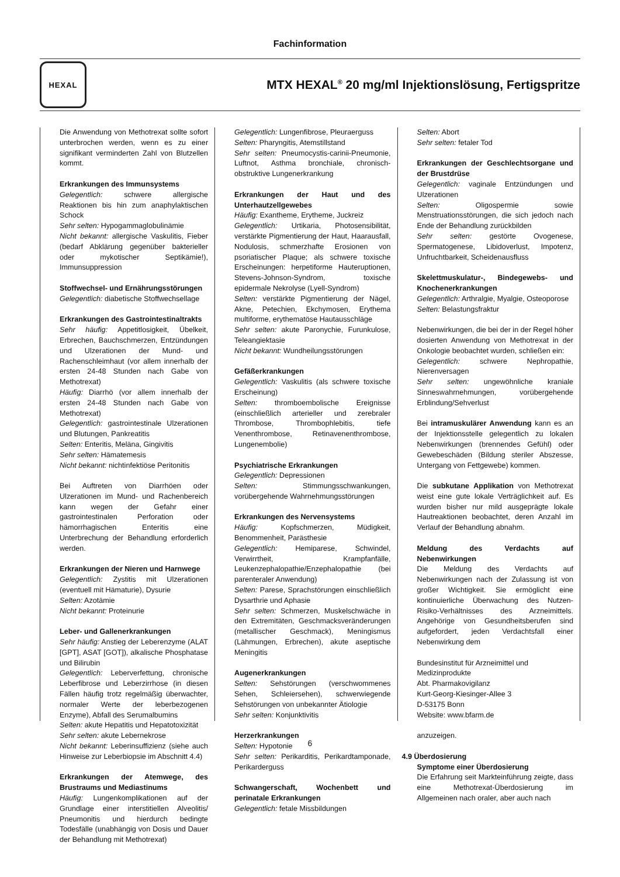Fachinformation
HEXAL
MTX HEXAL<sup>®</sup> 20 mg/ml Injektionslösung, Fertigspritze
Die Anwendung von Methotrexat sollte sofort unterbrochen werden, wenn es zu einer signifikant verminderten Zahl von Blutzellen kommt.
Erkrankungen des Immunsystems
Gelegentlich: schwere allergische Reaktionen bis hin zum anaphylaktischen Schock
Sehr selten: Hypogammaglobulinämie
Nicht bekannt: allergische Vaskulitis, Fieber (bedarf Abklärung gegenüber bakterieller oder mykotischer Septikämie!), Immunsuppression
Stoffwechsel- und Ernährungsstörungen
Gelegentlich: diabetische Stoffwechsellage
Erkrankungen des Gastrointestinaltrakts
Sehr häufig: Appetitlosigkeit, Übelkeit, Erbrechen, Bauchschmerzen, Entzündungen und Ulzerationen der Mund- und Rachenschleimhaut (vor allem innerhalb der ersten 24-48 Stunden nach Gabe von Methotrexat)
Häufig: Diarrhö (vor allem innerhalb der ersten 24-48 Stunden nach Gabe von Methotrexat)
Gelegentlich: gastrointestinale Ulzerationen und Blutungen, Pankreatitis
Selten: Enteritis, Meläna, Gingivitis
Sehr selten: Hämatemesis
Nicht bekannt: nichtinfektiöse Peritonitis
Bei Auftreten von Diarrhöen oder Ulzerationen im Mund- und Rachenbereich kann wegen der Gefahr einer gastrointestinalen Perforation oder hämorrhagischen Enteritis eine Unterbrechung der Behandlung erforderlich werden.
Erkrankungen der Nieren und Harnwege
Gelegentlich: Zystitis mit Ulzerationen (eventuell mit Hämaturie), Dysurie
Selten: Azotämie
Nicht bekannt: Proteinurie
Leber- und Gallenerkrankungen
Sehr häufig: Anstieg der Leberenzyme (ALAT [GPT], ASAT [GOT]), alkalische Phosphatase und Bilirubin
Gelegentlich: Leberverfettung, chronische Leberfibrose und Leberzirrhose (in diesen Fällen häufig trotz regelmäßig überwachter, normaler Werte der leberbezogenen Enzyme), Abfall des Serumalbumins
Selten: akute Hepatitis und Hepatotoxizität
Sehr selten: akute Lebernekrose
Nicht bekannt: Leberinsuffizienz (siehe auch Hinweise zur Leberbiopsie im Abschnitt 4.4)
Erkrankungen der Atemwege, des Brustraums und Mediastinums
Häufig: Lungenkomplikationen auf der Grundlage einer interstitiellen Alveolitis/ Pneumonitis und hierdurch bedingte Todesfälle (unabhängig von Dosis und Dauer der Behandlung mit Methotrexat)
Gelegentlich: Lungenfibrose, Pleuraerguss
Selten: Pharyngitis, Atemstillstand
Sehr selten: Pneumocystis-carinii-Pneumonie, Luftnot, Asthma bronchiale, chronisch-obstruktive Lungenerkrankung
Erkrankungen der Haut und des Unterhautzellgewebes
Häufig: Exantheme, Erytheme, Juckreiz
Gelegentlich: Urtikaria, Photosensibilität, verstärkte Pigmentierung der Haut, Haarausfall, Nodulosis, schmerzhafte Erosionen von psoriatischer Plaque; als schwere toxische Erscheinungen: herpetiforme Hauteruptionen, Stevens-Johnson-Syndrom, toxische epidermale Nekrolyse (Lyell-Syndrom)
Selten: verstärkte Pigmentierung der Nägel, Akne, Petechien, Ekchymosen, Erythema multiforme, erythematöse Hautausschläge
Sehr selten: akute Paronychie, Furunkulose, Teleangiektasie
Nicht bekannt: Wundheilungsstörungen
Gefäßerkrankungen
Gelegentlich: Vaskulitis (als schwere toxische Erscheinung)
Selten: thromboembolische Ereignisse (einschließlich arterieller und zerebraler Thrombose, Thrombophlebitis, tiefe Venenthrombose, Retinavenenthrombose, Lungenembolie)
Psychiatrische Erkrankungen
Gelegentlich: Depressionen
Selten: Stimmungsschwankungen, vorübergehende Wahrnehmungsstörungen
Erkrankungen des Nervensystems
Häufig: Kopfschmerzen, Müdigkeit, Benommenheit, Parästhesie
Gelegentlich: Hemiparese, Schwindel, Verwirrtheit, Krampfanfälle, Leukenzephalopathie/Enzephalopathie (bei parenteraler Anwendung)
Selten: Parese, Sprachstörungen einschließlich Dysarthrie und Aphasie
Sehr selten: Schmerzen, Muskelschwäche in den Extremitäten, Geschmacksveränderungen (metallischer Geschmack), Meningismus (Lähmungen, Erbrechen), akute aseptische Meningitis
Augenerkrankungen
Selten: Sehstörungen (verschwommenes Sehen, Schleiersehen), schwerwiegende Sehstörungen von unbekannter Ätiologie
Sehr selten: Konjunktivitis
Herzerkrankungen
Selten: Hypotonie
Sehr selten: Perikarditis, Perikardtamponade, Perikarderguss
Schwangerschaft, Wochenbett und perinatale Erkrankungen
Gelegentlich: fetale Missbildungen
Selten: Abort
Sehr selten: fetaler Tod
Erkrankungen der Geschlechtsorgane und der Brustdrüse
Gelegentlich: vaginale Entzündungen und Ulzerationen
Selten: Oligospermie sowie Menstruationsstörungen, die sich jedoch nach Ende der Behandlung zurückbilden
Sehr selten: gestörte Ovogenese, Spermatogenese, Libidoverlust, Impotenz, Unfruchtbarkeit, Scheidenausfluss
Skelettmuskulatur-, Bindegewebs- und Knochenerkrankungen
Gelegentlich: Arthralgie, Myalgie, Osteoporose
Selten: Belastungsfraktur
Nebenwirkungen, die bei der in der Regel höher dosierten Anwendung von Methotrexat in der Onkologie beobachtet wurden, schließen ein:
Gelegentlich: schwere Nephropathie, Nierenversagen
Sehr selten: ungewöhnliche kraniale Sinneswahrnehmungen, vorübergehende Erblindung/Sehverlust
Bei intramuskulärer Anwendung kann es an der Injektionsstelle gelegentlich zu lokalen Nebenwirkungen (brennendes Gefühl) oder Gewebeschäden (Bildung steriler Abszesse, Untergang von Fettgewebe) kommen.
Die subkutane Applikation von Methotrexat weist eine gute lokale Verträglichkeit auf. Es wurden bisher nur mild ausgeprägte lokale Hautreaktionen beobachtet, deren Anzahl im Verlauf der Behandlung abnahm.
Meldung des Verdachts auf Nebenwirkungen
Die Meldung des Verdachts auf Nebenwirkungen nach der Zulassung ist von großer Wichtigkeit. Sie ermöglicht eine kontinuierliche Überwachung des Nutzen-Risiko-Verhältnisses des Arzneimittels. Angehörige von Gesundheitsberufen sind aufgefordert, jeden Verdachtsfall einer Nebenwirkung dem
Bundesinstitut für Arzneimittel und Medizinprodukte
Abt. Pharmakovigilanz
Kurt-Georg-Kiesinger-Allee 3
D-53175 Bonn
Website: www.bfarm.de
anzuzeigen.
4.9 Überdosierung
Symptome einer Überdosierung
Die Erfahrung seit Markteinführung zeigte, dass eine Methotrexat-Überdosierung im Allgemeinen nach oraler, aber auch nach
6